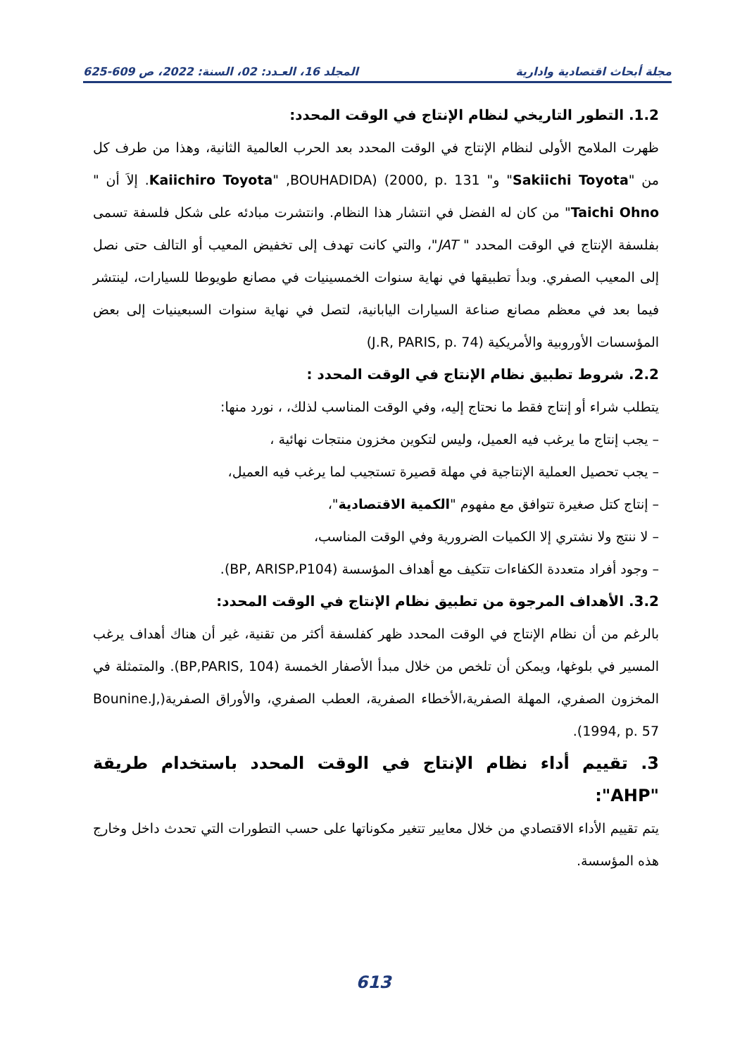مجلة أبحاث اقتصادية وادارية المجلد 16، العـدد: 02، السنة: 2022، ص 609-625
1.2. التطور التاريخي لنظام الإنتاج في الوقت المحدد:
ظهرت الملامح الأولى لنظام الإنتاج في الوقت المحدد بعد الحرب العالمية الثانية، وهذا من طرف كل من "Sakiichi Toyota" و" Kaiichiro Toyota" ,BOUHADIDA) (2000, p. 131. إلاَ أن " Taichi Ohno" من كان له الفضل في انتشار هذا النظام. وانتشرت مبادئه على شكل فلسفة تسمى بفلسفة الإنتاج في الوقت المحدد " JAT"، والتي كانت تهدف إلى تخفيض المعيب أو التالف حتى نصل إلى المعيب الصفري. وبدأ تطبيقها في نهاية سنوات الخمسينيات في مصانع طويوطا للسيارات، لينتشر فيما بعد في معظم مصانع صناعة السيارات اليابانية، لتصل في نهاية سنوات السبعينيات إلى بعض المؤسسات الأوروبية والأمريكية (J.R, PARIS, p. 74)
2.2. شروط تطبيق نظام الإنتاج في الوقت المحدد :
يتطلب شراء أو إنتاج فقط ما نحتاج إليه، وفي الوقت المناسب لذلك، ، نورد منها:
– يجب إنتاج ما يرغب فيه العميل، وليس لتكوين مخزون منتجات نهائية ،
– يجب تحصيل العملية الإنتاجية في مهلة قصيرة تستجيب لما يرغب فيه العميل،
– إنتاج كتل صغيرة تتوافق مع مفهوم "الكمية الاقتصادية"،
– لا ننتج ولا نشتري إلا الكميات الضرورية وفي الوقت المناسب،
– وجود أفراد متعددة الكفاءات تتكيف مع أهداف المؤسسة (BP, ARISP،P104).
3.2. الأهداف المرجوة من تطبيق نظام الإنتاج في الوقت المحدد:
بالرغم من أن نظام الإنتاج في الوقت المحدد ظهر كفلسفة أكثر من تقنية، غير أن هناك أهداف يرغب المسير في بلوغها، ويمكن أن تلخص من خلال مبدأ الأصفار الخمسة (BP,PARIS, 104). والمتمثلة في المخزون الصفري، المهلة الصفرية،الأخطاء الصفرية، العطب الصفري، والأوراق الصفرية(Bounine.J, 1994, p. 57).
3. تقييم أداء نظام الإنتاج في الوقت المحدد باستخدام طريقة "AHP":
يتم تقييم الأداء الاقتصادي من خلال معايير تتغير مكوناتها على حسب التطورات التي تحدث داخل وخارج هذه المؤسسة.
613